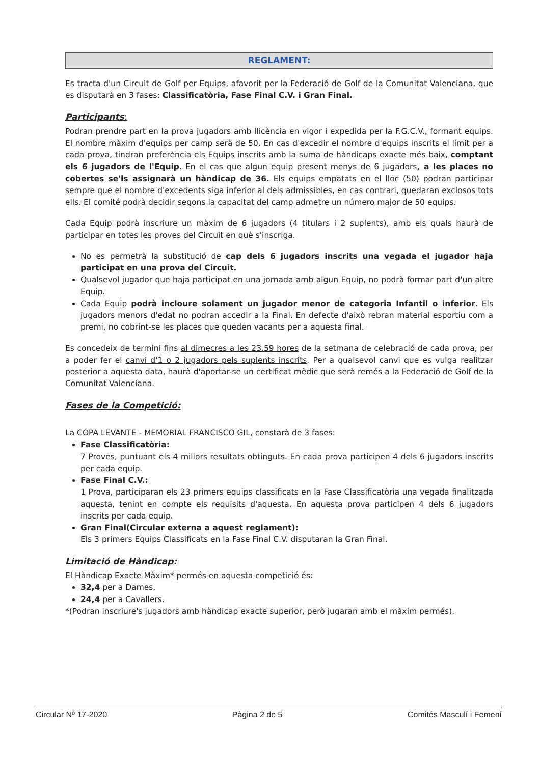REGLAMENT:
Es tracta d'un Circuit de Golf per Equips, afavorit per la Federació de Golf de la Comunitat Valenciana, que es disputarà en 3 fases: Classificatòria, Fase Final C.V. i Gran Final.
Participants:
Podran prendre part en la prova jugadors amb llicència en vigor i expedida per la F.G.C.V., formant equips. El nombre màxim d'equips per camp serà de 50. En cas d'excedir el nombre d'equips inscrits el límit per a cada prova, tindran preferència els Equips inscrits amb la suma de hàndicaps exacte més baix, comptant els 6 jugadors de l'Equip. En el cas que algun equip present menys de 6 jugadors, a les places no cobertes se'ls assignarà un hàndicap de 36. Els equips empatats en el lloc (50) podran participar sempre que el nombre d'excedents siga inferior al dels admissibles, en cas contrari, quedaran exclosos tots ells. El comité podrà decidir segons la capacitat del camp admetre un número major de 50 equips.
Cada Equip podrà inscriure un màxim de 6 jugadors (4 titulars i 2 suplents), amb els quals haurà de participar en totes les proves del Circuit en què s'inscriga.
No es permetrà la substitució de cap dels 6 jugadors inscrits una vegada el jugador haja participat en una prova del Circuit.
Qualsevol jugador que haja participat en una jornada amb algun Equip, no podrà formar part d'un altre Equip.
Cada Equip podrà incloure solament un jugador menor de categoria Infantil o inferior. Els jugadors menors d'edat no podran accedir a la Final. En defecte d'això rebran material esportiu com a premi, no cobrint-se les places que queden vacants per a aquesta final.
Es concedeix de termini fins al dimecres a les 23.59 hores de la setmana de celebració de cada prova, per a poder fer el canvi d'1 o 2 jugadors pels suplents inscrits. Per a qualsevol canvi que es vulga realitzar posterior a aquesta data, haurà d'aportar-se un certificat mèdic que serà remés a la Federació de Golf de la Comunitat Valenciana.
Fases de la Competició:
La COPA LEVANTE - MEMORIAL FRANCISCO GIL, constarà de 3 fases:
Fase Classificatòria:
7 Proves, puntuant els 4 millors resultats obtinguts. En cada prova participen 4 dels 6 jugadors inscrits per cada equip.
Fase Final C.V.:
1 Prova, participaran els 23 primers equips classificats en la Fase Classificatòria una vegada finalitzada aquesta, tenint en compte els requisits d'aquesta. En aquesta prova participen 4 dels 6 jugadors inscrits per cada equip.
Gran Final(Circular externa a aquest reglament):
Els 3 primers Equips Classificats en la Fase Final C.V. disputaran la Gran Final.
Limitació de Hàndicap:
El Hàndicap Exacte Màxim* permés en aquesta competició és:
32,4 per a Dames.
24,4 per a Cavallers.
*(Podran inscriure's jugadors amb hàndicap exacte superior, però jugaran amb el màxim permés).
Circular Nº 17-2020 Pàgina 2 de 5 Comités Masculí i Femení